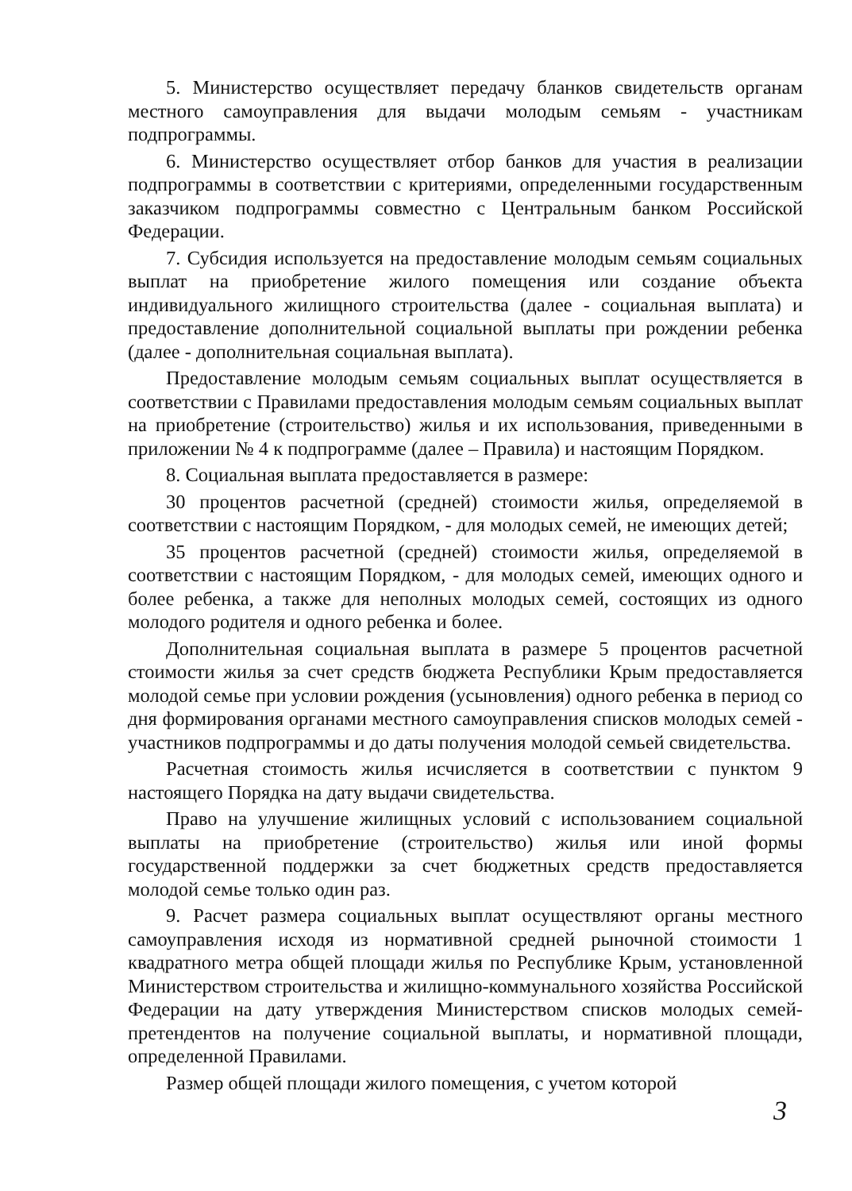5. Министерство осуществляет передачу бланков свидетельств органам местного самоуправления для выдачи молодым семьям - участникам подпрограммы.
6. Министерство осуществляет отбор банков для участия в реализации подпрограммы в соответствии с критериями, определенными государственным заказчиком подпрограммы совместно с Центральным банком Российской Федерации.
7. Субсидия используется на предоставление молодым семьям социальных выплат на приобретение жилого помещения или создание объекта индивидуального жилищного строительства (далее - социальная выплата) и предоставление дополнительной социальной выплаты при рождении ребенка (далее - дополнительная социальная выплата).
Предоставление молодым семьям социальных выплат осуществляется в соответствии с Правилами предоставления молодым семьям социальных выплат на приобретение (строительство) жилья и их использования, приведенными в приложении № 4 к подпрограмме (далее – Правила) и настоящим Порядком.
8. Социальная выплата предоставляется в размере:
30 процентов расчетной (средней) стоимости жилья, определяемой в соответствии с настоящим Порядком, - для молодых семей, не имеющих детей;
35 процентов расчетной (средней) стоимости жилья, определяемой в соответствии с настоящим Порядком, - для молодых семей, имеющих одного и более ребенка, а также для неполных молодых семей, состоящих из одного молодого родителя и одного ребенка и более.
Дополнительная социальная выплата в размере 5 процентов расчетной стоимости жилья за счет средств бюджета Республики Крым предоставляется молодой семье при условии рождения (усыновления) одного ребенка в период со дня формирования органами местного самоуправления списков молодых семей - участников подпрограммы и до даты получения молодой семьей свидетельства.
Расчетная стоимость жилья исчисляется в соответствии с пунктом 9 настоящего Порядка на дату выдачи свидетельства.
Право на улучшение жилищных условий с использованием социальной выплаты на приобретение (строительство) жилья или иной формы государственной поддержки за счет бюджетных средств предоставляется молодой семье только один раз.
9. Расчет размера социальных выплат осуществляют органы местного самоуправления исходя из нормативной средней рыночной стоимости 1 квадратного метра общей площади жилья по Республике Крым, установленной Министерством строительства и жилищно-коммунального хозяйства Российской Федерации на дату утверждения Министерством списков молодых семей-претендентов на получение социальной выплаты, и нормативной площади, определенной Правилами.
Размер общей площади жилого помещения, с учетом которой
3